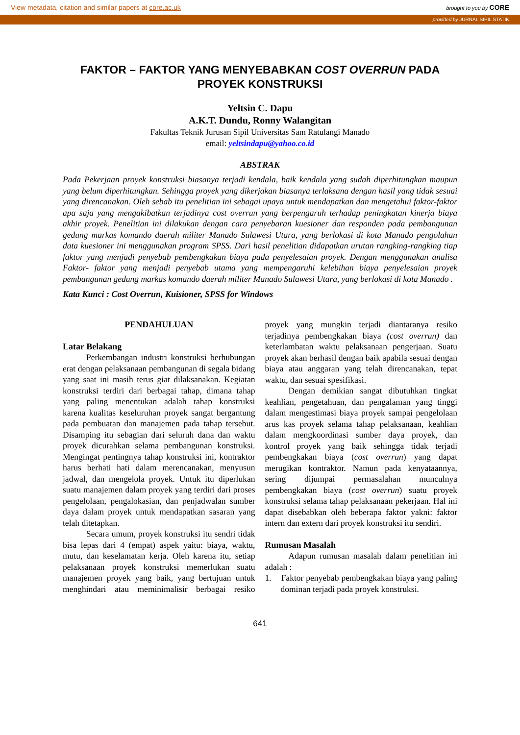View metadata, citation and similar papers at core.ac.uk brought to you by CORE
provided by JURNAL SIPIL STATIK
FAKTOR – FAKTOR YANG MENYEBABKAN COST OVERRUN PADA PROYEK KONSTRUKSI
Yeltsin C. Dapu
A.K.T. Dundu, Ronny Walangitan
Fakultas Teknik Jurusan Sipil Universitas Sam Ratulangi Manado
email: yeltsindapu@yahoo.co.id
ABSTRAK
Pada Pekerjaan proyek konstruksi biasanya terjadi kendala, baik kendala yang sudah diperhitungkan maupun yang belum diperhitungkan. Sehingga proyek yang dikerjakan biasanya terlaksana dengan hasil yang tidak sesuai yang direncanakan. Oleh sebab itu penelitian ini sebagai upaya untuk mendapatkan dan mengetahui faktor-faktor apa saja yang mengakibatkan terjadinya cost overrun yang berpengaruh terhadap peningkatan kinerja biaya akhir proyek. Penelitian ini dilakukan dengan cara penyebaran kuesioner dan responden pada pembangunan gedung markas komando daerah militer Manado Sulawesi Utara, yang berlokasi di kota Manado pengolahan data kuesioner ini menggunakan program SPSS. Dari hasil penelitian didapatkan urutan rangking-rangking tiap faktor yang menjadi penyebab pembengkakan biaya pada penyelesaian proyek. Dengan menggunakan analisa Faktor- faktor yang menjadi penyebab utama yang mempengaruhi kelebihan biaya penyelesaian proyek pembangunan gedung markas komando daerah militer Manado Sulawesi Utara, yang berlokasi di kota Manado .
Kata Kunci : Cost Overrun, Kuisioner, SPSS for Windows
PENDAHULUAN
Latar Belakang
Perkembangan industri konstruksi berhubungan erat dengan pelaksanaan pembangunan di segala bidang yang saat ini masih terus giat dilaksanakan. Kegiatan konstruksi terdiri dari berbagai tahap, dimana tahap yang paling menentukan adalah tahap konstruksi karena kualitas keseluruhan proyek sangat bergantung pada pembuatan dan manajemen pada tahap tersebut. Disamping itu sebagian dari seluruh dana dan waktu proyek dicurahkan selama pembangunan konstruksi. Mengingat pentingnya tahap konstruksi ini, kontraktor harus berhati hati dalam merencanakan, menyusun jadwal, dan mengelola proyek. Untuk itu diperlukan suatu manajemen dalam proyek yang terdiri dari proses pengelolaan, pengalokasian, dan penjadwalan sumber daya dalam proyek untuk mendapatkan sasaran yang telah ditetapkan.
Secara umum, proyek konstruksi itu sendri tidak bisa lepas dari 4 (empat) aspek yaitu: biaya, waktu, mutu, dan keselamatan kerja. Oleh karena itu, setiap pelaksanaan proyek konstruksi memerlukan suatu manajemen proyek yang baik, yang bertujuan untuk menghindari atau meminimalisir berbagai resiko proyek yang mungkin terjadi diantaranya resiko terjadinya pembengkakan biaya (cost overrun) dan keterlambatan waktu pelaksanaan pengerjaan. Suatu proyek akan berhasil dengan baik apabila sesuai dengan biaya atau anggaran yang telah direncanakan, tepat waktu, dan sesuai spesifikasi.
Dengan demikian sangat dibutuhkan tingkat keahlian, pengetahuan, dan pengalaman yang tinggi dalam mengestimasi biaya proyek sampai pengelolaan arus kas proyek selama tahap pelaksanaan, keahlian dalam mengkoordinasi sumber daya proyek, dan kontrol proyek yang baik sehingga tidak terjadi pembengkakan biaya (cost overrun) yang dapat merugikan kontraktor. Namun pada kenyataannya, sering dijumpai permasalahan munculnya pembengkakan biaya (cost overrun) suatu proyek konstruksi selama tahap pelaksanaan pekerjaan. Hal ini dapat disebabkan oleh beberapa faktor yakni: faktor intern dan extern dari proyek konstruksi itu sendiri.
Rumusan Masalah
Adapun rumusan masalah dalam penelitian ini adalah :
1. Faktor penyebab pembengkakan biaya yang paling dominan terjadi pada proyek konstruksi.
641